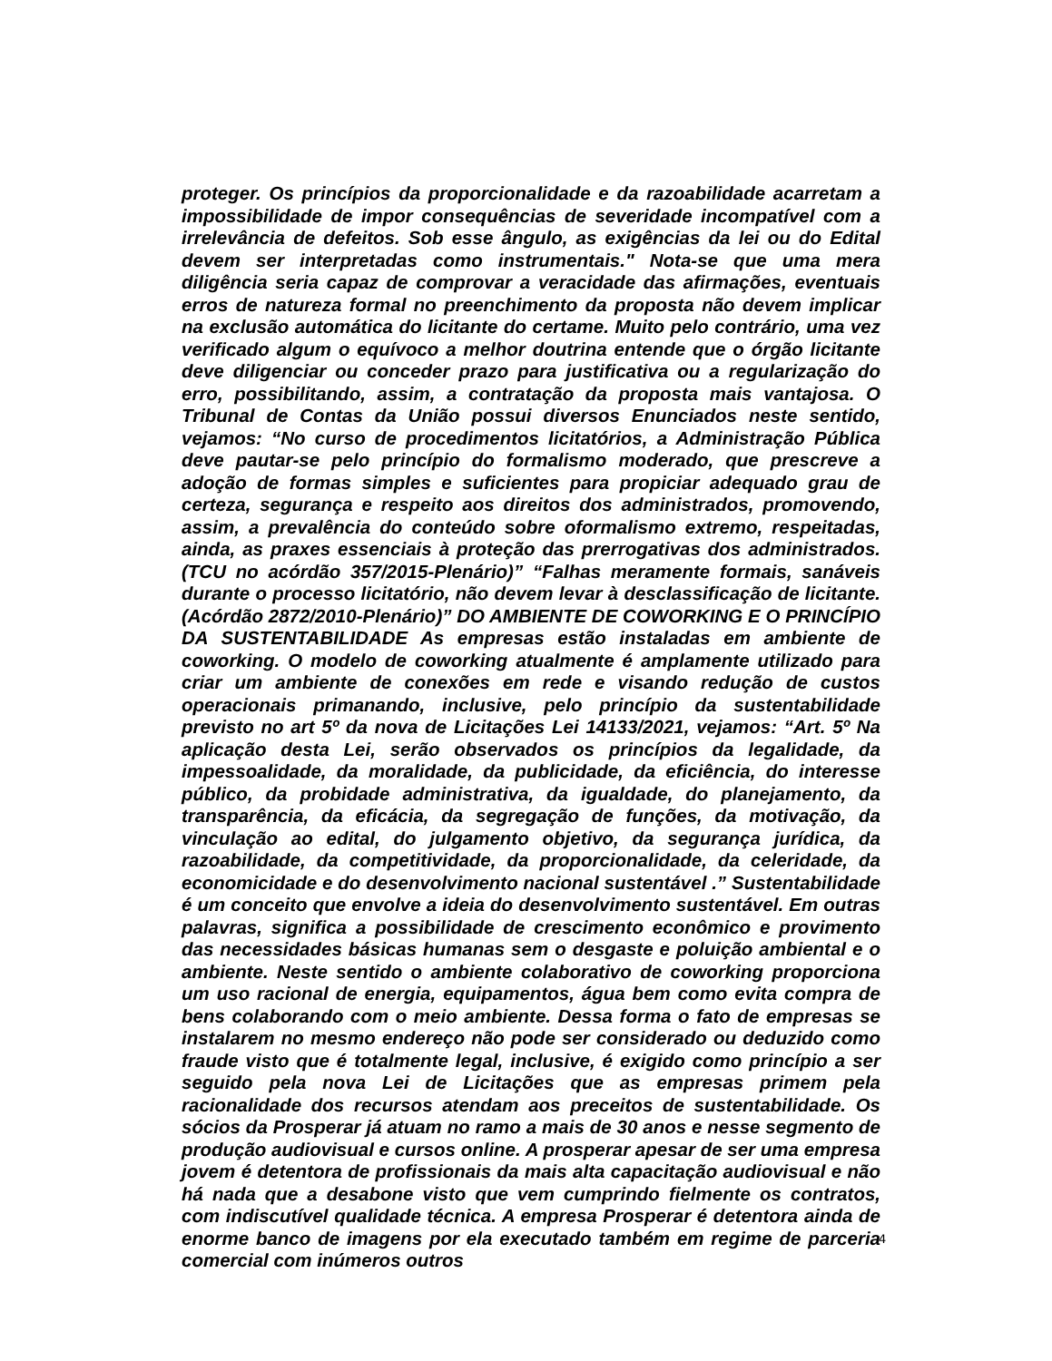proteger. Os princípios da proporcionalidade e da razoabilidade acarretam a impossibilidade de impor consequências de severidade incompatível com a irrelevância de defeitos. Sob esse ângulo, as exigências da lei ou do Edital devem ser interpretadas como instrumentais." Nota-se que uma mera diligência seria capaz de comprovar a veracidade das afirmações, eventuais erros de natureza formal no preenchimento da proposta não devem implicar na exclusão automática do licitante do certame. Muito pelo contrário, uma vez verificado algum o equívoco a melhor doutrina entende que o órgão licitante deve diligenciar ou conceder prazo para justificativa ou a regularização do erro, possibilitando, assim, a contratação da proposta mais vantajosa. O Tribunal de Contas da União possui diversos Enunciados neste sentido, vejamos: “No curso de procedimentos licitatórios, a Administração Pública deve pautar-se pelo princípio do formalismo moderado, que prescreve a adoção de formas simples e suficientes para propiciar adequado grau de certeza, segurança e respeito aos direitos dos administrados, promovendo, assim, a prevalência do conteúdo sobre oformalismo extremo, respeitadas, ainda, as praxes essenciais à proteção das prerrogativas dos administrados. (TCU no acórdão 357/2015-Plenário)” “Falhas meramente formais, sanáveis durante o processo licitatório, não devem levar à desclassificação de licitante. (Acórdão 2872/2010-Plenário)” DO AMBIENTE DE COWORKING E O PRINCÍPIO DA SUSTENTABILIDADE As empresas estão instaladas em ambiente de coworking. O modelo de coworking atualmente é amplamente utilizado para criar um ambiente de conexões em rede e visando redução de custos operacionais primanando, inclusive, pelo princípio da sustentabilidade previsto no art 5º da nova de Licitações Lei 14133/2021, vejamos: “Art. 5º Na aplicação desta Lei, serão observados os princípios da legalidade, da impessoalidade, da moralidade, da publicidade, da eficiência, do interesse público, da probidade administrativa, da igualdade, do planejamento, da transparência, da eficácia, da segregação de funções, da motivação, da vinculação ao edital, do julgamento objetivo, da segurança jurídica, da razoabilidade, da competitividade, da proporcionalidade, da celeridade, da economicidade e do desenvolvimento nacional sustentável .” Sustentabilidade é um conceito que envolve a ideia do desenvolvimento sustentável. Em outras palavras, significa a possibilidade de crescimento econômico e provimento das necessidades básicas humanas sem o desgaste e poluição ambiental e o ambiente. Neste sentido o ambiente colaborativo de coworking proporciona um uso racional de energia, equipamentos, água bem como evita compra de bens colaborando com o meio ambiente. Dessa forma o fato de empresas se instalarem no mesmo endereço não pode ser considerado ou deduzido como fraude visto que é totalmente legal, inclusive, é exigido como princípio a ser seguido pela nova Lei de Licitações que as empresas primem pela racionalidade dos recursos atendam aos preceitos de sustentabilidade. Os sócios da Prosperar já atuam no ramo a mais de 30 anos e nesse segmento de produção audiovisual e cursos online. A prosperar apesar de ser uma empresa jovem é detentora de profissionais da mais alta capacitação audiovisual e não há nada que a desabone visto que vem cumprindo fielmente os contratos, com indiscutível qualidade técnica. A empresa Prosperar é detentora ainda de enorme banco de imagens por ela executado também em regime de parceria comercial com inúmeros outros
4